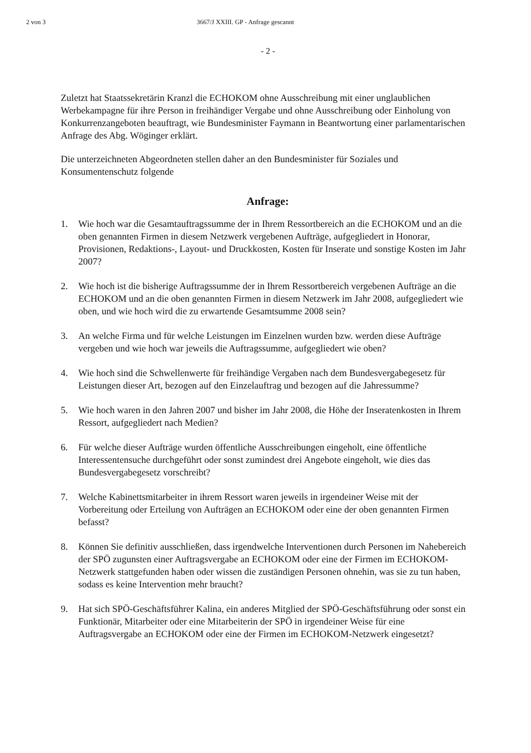2 von 3 3667/J XXIII. GP - Anfrage gescannt
- 2 -
Zuletzt hat Staatssekretärin Kranzl die ECHOKOM ohne Ausschreibung mit einer unglaublichen Werbekampagne für ihre Person in freihändiger Vergabe und ohne Ausschreibung oder Einholung von Konkurrenzangeboten beauftragt, wie Bundesminister Faymann in Beantwortung einer parlamentarischen Anfrage des Abg. Wöginger erklärt.
Die unterzeichneten Abgeordneten stellen daher an den Bundesminister für Soziales und Konsumentenschutz folgende
Anfrage:
1. Wie hoch war die Gesamtauftragssumme der in Ihrem Ressortbereich an die ECHOKOM und an die oben genannten Firmen in diesem Netzwerk vergebenen Aufträge, aufgegliedert in Honorar, Provisionen, Redaktions-, Layout- und Druckkosten, Kosten für Inserate und sonstige Kosten im Jahr 2007?
2. Wie hoch ist die bisherige Auftragssumme der in Ihrem Ressortbereich vergebenen Aufträge an die ECHOKOM und an die oben genannten Firmen in diesem Netzwerk im Jahr 2008, aufgegliedert wie oben, und wie hoch wird die zu erwartende Gesamtsumme 2008 sein?
3. An welche Firma und für welche Leistungen im Einzelnen wurden bzw. werden diese Aufträge vergeben und wie hoch war jeweils die Auftragssumme, aufgegliedert wie oben?
4. Wie hoch sind die Schwellenwerte für freihändige Vergaben nach dem Bundesvergabegesetz für Leistungen dieser Art, bezogen auf den Einzelauftrag und bezogen auf die Jahressumme?
5. Wie hoch waren in den Jahren 2007 und bisher im Jahr 2008, die Höhe der Inseratenkosten in Ihrem Ressort, aufgegliedert nach Medien?
6. Für welche dieser Aufträge wurden öffentliche Ausschreibungen eingeholt, eine öffentliche Interessentensuche durchgeführt oder sonst zumindest drei Angebote eingeholt, wie dies das Bundesvergabegesetz vorschreibt?
7. Welche Kabinettsmitarbeiter in ihrem Ressort waren jeweils in irgendeiner Weise mit der Vorbereitung oder Erteilung von Aufträgen an ECHOKOM oder eine der oben genannten Firmen befasst?
8. Können Sie definitiv ausschließen, dass irgendwelche Interventionen durch Personen im Nahebereich der SPÖ zugunsten einer Auftragsvergabe an ECHOKOM oder eine der Firmen im ECHOKOM-Netzwerk stattgefunden haben oder wissen die zuständigen Personen ohnehin, was sie zu tun haben, sodass es keine Intervention mehr braucht?
9. Hat sich SPÖ-Geschäftsführer Kalina, ein anderes Mitglied der SPÖ-Geschäftsführung oder sonst ein Funktionär, Mitarbeiter oder eine Mitarbeiterin der SPÖ in irgendeiner Weise für eine Auftragsvergabe an ECHOKOM oder eine der Firmen im ECHOKOM-Netzwerk eingesetzt?